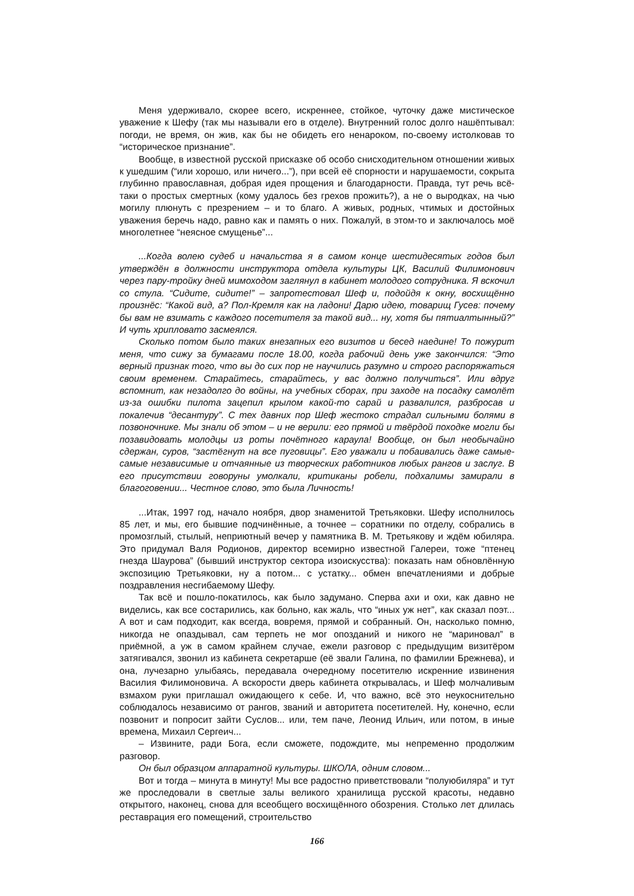Меня удерживало, скорее всего, искреннее, стойкое, чуточку даже мистическое уважение к Шефу (так мы называли его в отделе). Внутренний голос долго нашёптывал: погоди, не время, он жив, как бы не обидеть его ненароком, по-своему истолковав то “историческое признание”.
Вообще, в известной русской присказке об особо снисходительном отношении живых к ушедшим (“или хорошо, или ничего...”), при всей её спорности и нарушаемости, сокрыта глубинно православная, добрая идея прощения и благодарности. Правда, тут речь всё-таки о простых смертных (кому удалось без грехов прожить?), а не о выродках, на чью могилу плюнуть с презрением – и то благо. А живых, родных, чтимых и достойных уважения беречь надо, равно как и память о них. Пожалуй, в этом-то и заключалось моё многолетнее “неясное смущенье”...
...Когда волею судеб и начальства я в самом конце шестидесятых годов был утверждён в должности инструктора отдела культуры ЦК, Василий Филимонович через пару-тройку дней мимоходом заглянул в кабинет молодого сотрудника. Я вскочил со стула. “Сидите, сидите!” – запротестовал Шеф и, подойдя к окну, восхищённо произнёс: “Какой вид, а? Пол-Кремля как на ладони! Дарю идею, товарищ Гусев: почему бы вам не взимать с каждого посетителя за такой вид... ну, хотя бы пятиалтынный?” И чуть хрипловато засмеялся.
Сколько потом было таких внезапных его визитов и бесед наедине! То пожурит меня, что сижу за бумагами после 18.00, когда рабочий день уже закончился: “Это верный признак того, что вы до сих пор не научились разумно и строго распоряжаться своим временем. Старайтесь, старайтесь, у вас должно получиться”. Или вдруг вспомнит, как незадолго до войны, на учебных сборах, при заходе на посадку самолёт из-за ошибки пилота зацепил крылом какой-то сарай и развалился, разбросав и покалечив “десантуру”. С тех давних пор Шеф жестоко страдал сильными болями в позвоночнике. Мы знали об этом – и не верили: его прямой и твёрдой походке могли бы позавидовать молодцы из роты почётного караула! Вообще, он был необычайно сдержан, суров, “застёгнут на все пуговицы”. Его уважали и побаивались даже самые-самые независимые и отчаянные из творческих работников любых рангов и заслуг. В его присутствии говоруны умолкали, критиканы робели, подхалимы замирали в благоговении... Честное слово, это была Личность!
...Итак, 1997 год, начало ноября, двор знаменитой Третьяковки. Шефу исполнилось 85 лет, и мы, его бывшие подчинённые, а точнее – соратники по отделу, собрались в промозглый, стылый, неприютный вечер у памятника В. М. Третьякову и ждём юбиляра. Это придумал Валя Родионов, директор всемирно известной Галереи, тоже “птенец гнезда Шаурова” (бывший инструктор сектора изоискусства): показать нам обновлённую экспозицию Третьяковки, ну а потом... с устатку... обмен впечатлениями и добрые поздравления несгибаемому Шефу.
Так всё и пошло-покатилось, как было задумано. Сперва ахи и охи, как давно не виделись, как все состарились, как больно, как жаль, что “иных уж нет”, как сказал поэт... А вот и сам подходит, как всегда, вовремя, прямой и собранный. Он, насколько помню, никогда не опаздывал, сам терпеть не мог опозданий и никого не “мариновал” в приёмной, а уж в самом крайнем случае, ежели разговор с предыдущим визитёром затягивался, звонил из кабинета секретарше (её звали Галина, по фамилии Брежнева), и она, лучезарно улыбаясь, передавала очередному посетителю искренние извинения Василия Филимоновича. А вскорости дверь кабинета открывалась, и Шеф молчаливым взмахом руки приглашал ожидающего к себе. И, что важно, всё это неукоснительно соблюдалось независимо от рангов, званий и авторитета посетителей. Ну, конечно, если позвонит и попросит зайти Суслов... или, тем паче, Леонид Ильич, или потом, в иные времена, Михаил Сергеич...
– Извините, ради Бога, если сможете, подождите, мы непременно продолжим разговор.
Он был образцом аппаратной культуры. ШКОЛА, одним словом...
Вот и тогда – минута в минуту! Мы все радостно приветствовали “полуюбиляра” и тут же проследовали в светлые залы великого хранилища русской красоты, недавно открытого, наконец, снова для всеобщего восхищённого обозрения. Столько лет длилась реставрация его помещений, строительство
166